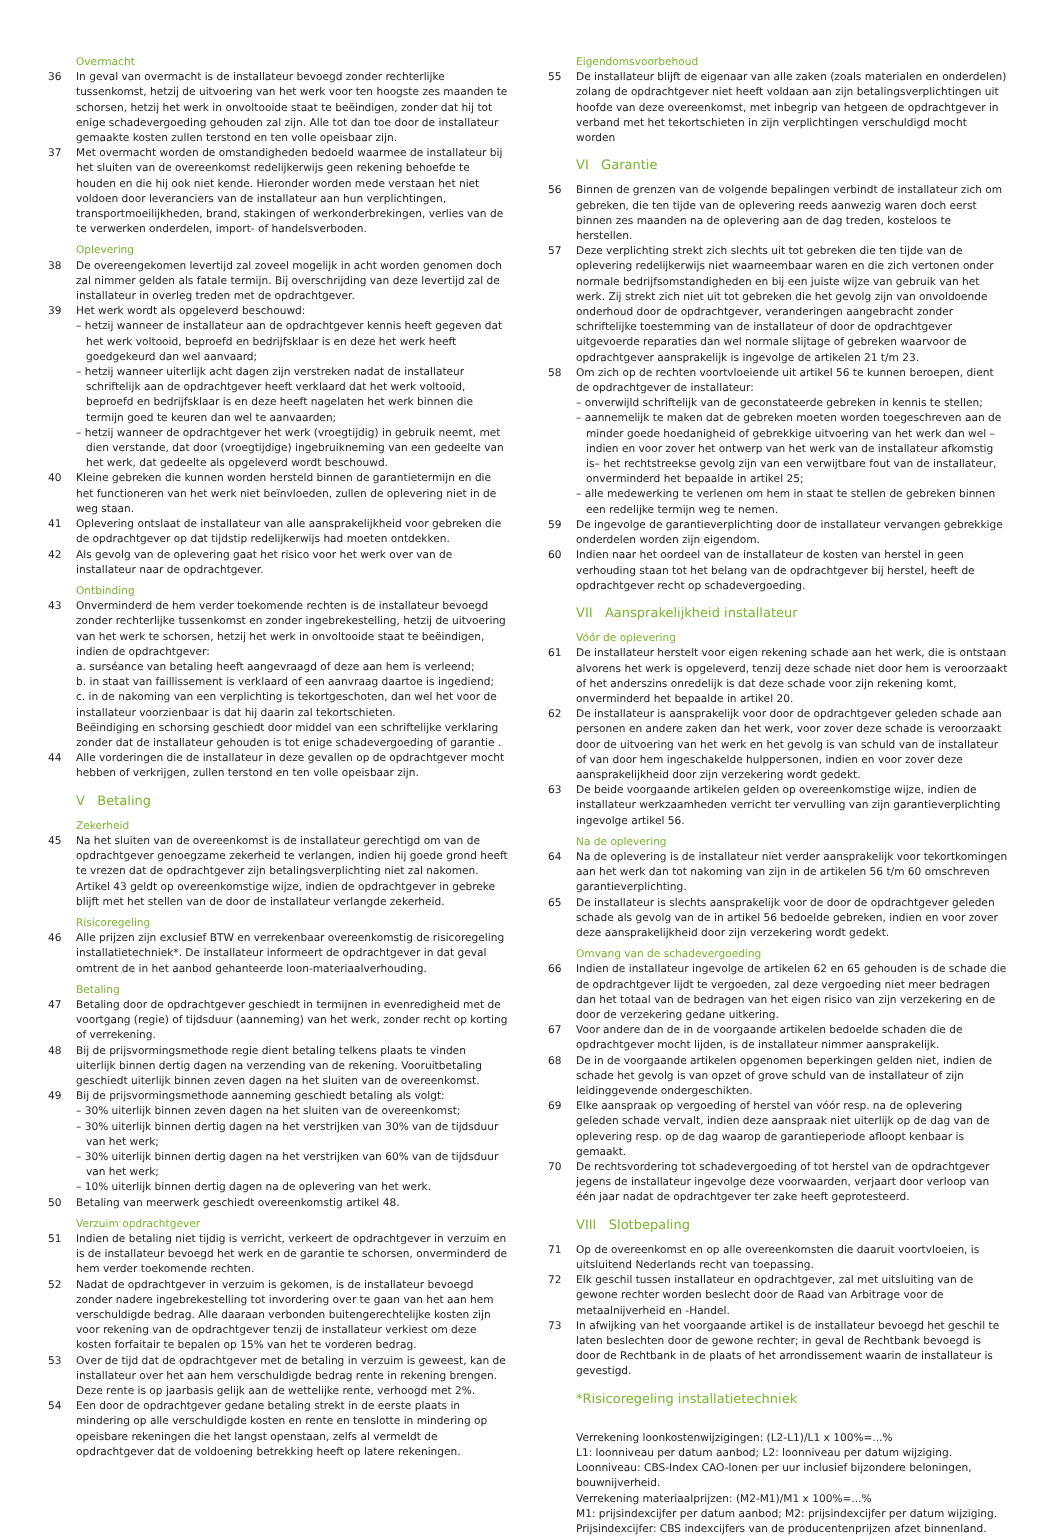Overmacht
36 In geval van overmacht is de installateur bevoegd zonder rechterlijke tussenkomst, hetzij de uitvoering van het werk voor ten hoogste zes maanden te schorsen, hetzij het werk in onvoltooide staat te beëindigen, zonder dat hij tot enige schadevergoeding gehouden zal zijn. Alle tot dan toe door de installateur gemaakte kosten zullen terstond en ten volle opeisbaar zijn.
37 Met overmacht worden de omstandigheden bedoeld waarmee de installateur bij het sluiten van de overeenkomst redelijkerwijs geen rekening behoefde te houden en die hij ook niet kende. Hieronder worden mede verstaan het niet voldoen door leveranciers van de installateur aan hun verplichtingen, transportmoeilijkheden, brand, stakingen of werkonderbrekingen, verlies van de te verwerken onderdelen, import- of handelsverboden.
Oplevering
38 De overeengekomen levertijd zal zoveel mogelijk in acht worden genomen doch zal nimmer gelden als fatale termijn. Bij overschrijding van deze levertijd zal de installateur in overleg treden met de opdrachtgever.
39 Het werk wordt als opgeleverd beschouwd:
– hetzij wanneer de installateur aan de opdrachtgever kennis heeft gegeven dat het werk voltooid, beproefd en bedrijfsklaar is en deze het werk heeft goedgekeurd dan wel aanvaard;
– hetzij wanneer uiterlijk acht dagen zijn verstreken nadat de installateur schriftelijk aan de opdrachtgever heeft verklaard dat het werk voltooid, beproefd en bedrijfsklaar is en deze heeft nagelaten het werk binnen die termijn goed te keuren dan wel te aanvaarden;
– hetzij wanneer de opdrachtgever het werk (vroegtijdig) in gebruik neemt, met dien verstande, dat door (vroegtijdige) ingebruikneming van een gedeelte van het werk, dat gedeelte als opgeleverd wordt beschouwd.
40 Kleine gebreken die kunnen worden hersteld binnen de garantietermijn en die het functioneren van het werk niet beïnvloeden, zullen de oplevering niet in de weg staan.
41 Oplevering ontslaat de installateur van alle aansprakelijkheid voor gebreken die de opdrachtgever op dat tijdstip redelijkerwijs had moeten ontdekken.
42 Als gevolg van de oplevering gaat het risico voor het werk over van de installateur naar de opdrachtgever.
Ontbinding
43 Onverminderd de hem verder toekomende rechten is de installateur bevoegd zonder rechterlijke tussenkomst en zonder ingebrekestelling, hetzij de uitvoering van het werk te schorsen, hetzij het werk in onvoltooide staat te beëindigen, indien de opdrachtgever:
a. surséance van betaling heeft aangevraagd of deze aan hem is verleend;
b. in staat van faillissement is verklaard of een aanvraag daartoe is ingediend;
c. in de nakoming van een verplichting is tekortgeschoten, dan wel het voor de installateur voorzienbaar is dat hij daarin zal tekortschieten.
Beëindiging en schorsing geschiedt door middel van een schriftelijke verklaring zonder dat de installateur gehouden is tot enige schadevergoeding of garantie .
44 Alle vorderingen die de installateur in deze gevallen op de opdrachtgever mocht hebben of verkrijgen, zullen terstond en ten volle opeisbaar zijn.
V Betaling
Zekerheid
45 Na het sluiten van de overeenkomst is de installateur gerechtigd om van de opdrachtgever genoegzame zekerheid te verlangen, indien hij goede grond heeft te vrezen dat de opdrachtgever zijn betalingsverplichting niet zal nakomen. Artikel 43 geldt op overeenkomstige wijze, indien de opdrachtgever in gebreke blijft met het stellen van de door de installateur verlangde zekerheid.
Risicoregeling
46 Alle prijzen zijn exclusief BTW en verrekenbaar overeenkomstig de risicoregeling installatietechniek*. De installateur informeert de opdrachtgever in dat geval omtrent de in het aanbod gehanteerde loon-materiaalverhouding.
Betaling
47 Betaling door de opdrachtgever geschiedt in termijnen in evenredigheid met de voortgang (regie) of tijdsduur (aanneming) van het werk, zonder recht op korting of verrekening.
48 Bij de prijsvormingsmethode regie dient betaling telkens plaats te vinden uiterlijk binnen dertig dagen na verzending van de rekening. Vooruitbetaling geschiedt uiterlijk binnen zeven dagen na het sluiten van de overeenkomst.
49 Bij de prijsvormingsmethode aanneming geschiedt betaling als volgt:
– 30% uiterlijk binnen zeven dagen na het sluiten van de overeenkomst;
– 30% uiterlijk binnen dertig dagen na het verstrijken van 30% van de tijdsduur van het werk;
– 30% uiterlijk binnen dertig dagen na het verstrijken van 60% van de tijdsduur van het werk;
– 10% uiterlijk binnen dertig dagen na de oplevering van het werk.
50 Betaling van meerwerk geschiedt overeenkomstig artikel 48.
Verzuim opdrachtgever
51 Indien de betaling niet tijdig is verricht, verkeert de opdrachtgever in verzuim en is de installateur bevoegd het werk en de garantie te schorsen, onverminderd de hem verder toekomende rechten.
52 Nadat de opdrachtgever in verzuim is gekomen, is de installateur bevoegd zonder nadere ingebrekestelling tot invordering over te gaan van het aan hem verschuldigde bedrag. Alle daaraan verbonden buitengerechtelijke kosten zijn voor rekening van de opdrachtgever tenzij de installateur verkiest om deze kosten forfaitair te bepalen op 15% van het te vorderen bedrag.
53 Over de tijd dat de opdrachtgever met de betaling in verzuim is geweest, kan de installateur over het aan hem verschuldigde bedrag rente in rekening brengen. Deze rente is op jaarbasis gelijk aan de wettelijke rente, verhoogd met 2%.
54 Een door de opdrachtgever gedane betaling strekt in de eerste plaats in mindering op alle verschuldigde kosten en rente en tenslotte in mindering op opeisbare rekeningen die het langst openstaan, zelfs al vermeldt de opdrachtgever dat de voldoening betrekking heeft op latere rekeningen.
Eigendomsvoorbehoud
55 De installateur blijft de eigenaar van alle zaken (zoals materialen en onderdelen) zolang de opdrachtgever niet heeft voldaan aan zijn betalingsverplichtingen uit hoofde van deze overeenkomst, met inbegrip van hetgeen de opdrachtgever in verband met het tekortschieten in zijn verplichtingen verschuldigd mocht worden
VI Garantie
56 Binnen de grenzen van de volgende bepalingen verbindt de installateur zich om gebreken, die ten tijde van de oplevering reeds aanwezig waren doch eerst binnen zes maanden na de oplevering aan de dag treden, kosteloos te herstellen.
57 Deze verplichting strekt zich slechts uit tot gebreken die ten tijde van de oplevering redelijkerwijs niet waarneembaar waren en die zich vertonen onder normale bedrijfsomstandigheden en bij een juiste wijze van gebruik van het werk. Zij strekt zich niet uit tot gebreken die het gevolg zijn van onvoldoende onderhoud door de opdrachtgever, veranderingen aangebracht zonder schriftelijke toestemming van de installateur of door de opdrachtgever uitgevoerde reparaties dan wel normale slijtage of gebreken waarvoor de opdrachtgever aansprakelijk is ingevolge de artikelen 21 t/m 23.
58 Om zich op de rechten voortvloeiende uit artikel 56 te kunnen beroepen, dient de opdrachtgever de installateur:
– onverwijld schriftelijk van de geconstateerde gebreken in kennis te stellen;
– aannemelijk te maken dat de gebreken moeten worden toegeschreven aan de minder goede hoedanigheid of gebrekkige uitvoering van het werk dan wel –indien en voor zover het ontwerp van het werk van de installateur afkomstig is– het rechtstreekse gevolg zijn van een verwijtbare fout van de installateur, onverminderd het bepaalde in artikel 25;
– alle medewerking te verlenen om hem in staat te stellen de gebreken binnen een redelijke termijn weg te nemen.
59 De ingevolge de garantieverplichting door de installateur vervangen gebrekkige onderdelen worden zijn eigendom.
60 Indien naar het oordeel van de installateur de kosten van herstel in geen verhouding staan tot het belang van de opdrachtgever bij herstel, heeft de opdrachtgever recht op schadevergoeding.
VII Aansprakelijkheid installateur
Vóór de oplevering
61 De installateur herstelt voor eigen rekening schade aan het werk, die is ontstaan alvorens het werk is opgeleverd, tenzij deze schade niet door hem is veroorzaakt of het anderszins onredelijk is dat deze schade voor zijn rekening komt, onverminderd het bepaalde in artikel 20.
62 De installateur is aansprakelijk voor door de opdrachtgever geleden schade aan personen en andere zaken dan het werk, voor zover deze schade is veroorzaakt door de uitvoering van het werk en het gevolg is van schuld van de installateur of van door hem ingeschakelde hulppersonen, indien en voor zover deze aansprakelijkheid door zijn verzekering wordt gedekt.
63 De beide voorgaande artikelen gelden op overeenkomstige wijze, indien de installateur werkzaamheden verricht ter vervulling van zijn garantieverplichting ingevolge artikel 56.
Na de oplevering
64 Na de oplevering is de installateur niet verder aansprakelijk voor tekortkomingen aan het werk dan tot nakoming van zijn in de artikelen 56 t/m 60 omschreven garantieverplichting.
65 De installateur is slechts aansprakelijk voor de door de opdrachtgever geleden schade als gevolg van de in artikel 56 bedoelde gebreken, indien en voor zover deze aansprakelijkheid door zijn verzekering wordt gedekt.
Omvang van de schadevergoeding
66 Indien de installateur ingevolge de artikelen 62 en 65 gehouden is de schade die de opdrachtgever lijdt te vergoeden, zal deze vergoeding niet meer bedragen dan het totaal van de bedragen van het eigen risico van zijn verzekering en de door de verzekering gedane uitkering.
67 Voor andere dan de in de voorgaande artikelen bedoelde schaden die de opdrachtgever mocht lijden, is de installateur nimmer aansprakelijk.
68 De in de voorgaande artikelen opgenomen beperkingen gelden niet, indien de schade het gevolg is van opzet of grove schuld van de installateur of zijn leidinggevende ondergeschikten.
69 Elke aanspraak op vergoeding of herstel van vóór resp. na de oplevering geleden schade vervalt, indien deze aanspraak niet uiterlijk op de dag van de oplevering resp. op de dag waarop de garantieperiode afloopt kenbaar is gemaakt.
70 De rechtsvordering tot schadevergoeding of tot herstel van de opdrachtgever jegens de installateur ingevolge deze voorwaarden, verjaart door verloop van één jaar nadat de opdrachtgever ter zake heeft geprotesteerd.
VIII Slotbepaling
71 Op de overeenkomst en op alle overeenkomsten die daaruit voortvloeien, is uitsluitend Nederlands recht van toepassing.
72 Elk geschil tussen installateur en opdrachtgever, zal met uitsluiting van de gewone rechter worden beslecht door de Raad van Arbitrage voor de metaalnijverheid en -Handel.
73 In afwijking van het voorgaande artikel is de installateur bevoegd het geschil te laten beslechten door de gewone rechter; in geval de Rechtbank bevoegd is door de Rechtbank in de plaats of het arrondissement waarin de installateur is gevestigd.
*Risicoregeling installatietechniek
Verrekening loonkostenwijzigingen: (L2-L1)/L1 x 100%=...%
L1: loonniveau per datum aanbod; L2: loonniveau per datum wijziging.
Loonniveau: CBS-Index CAO-lonen per uur inclusief bijzondere beloningen, bouwnijverheid.
Verrekening materiaalprijzen: (M2-M1)/M1 x 100%=...%
M1: prijsindexcijfer per datum aanbod; M2: prijsindexcijfer per datum wijziging.
Prijsindexcijfer: CBS indexcijfers van de producentenprijzen afzet binnenland.